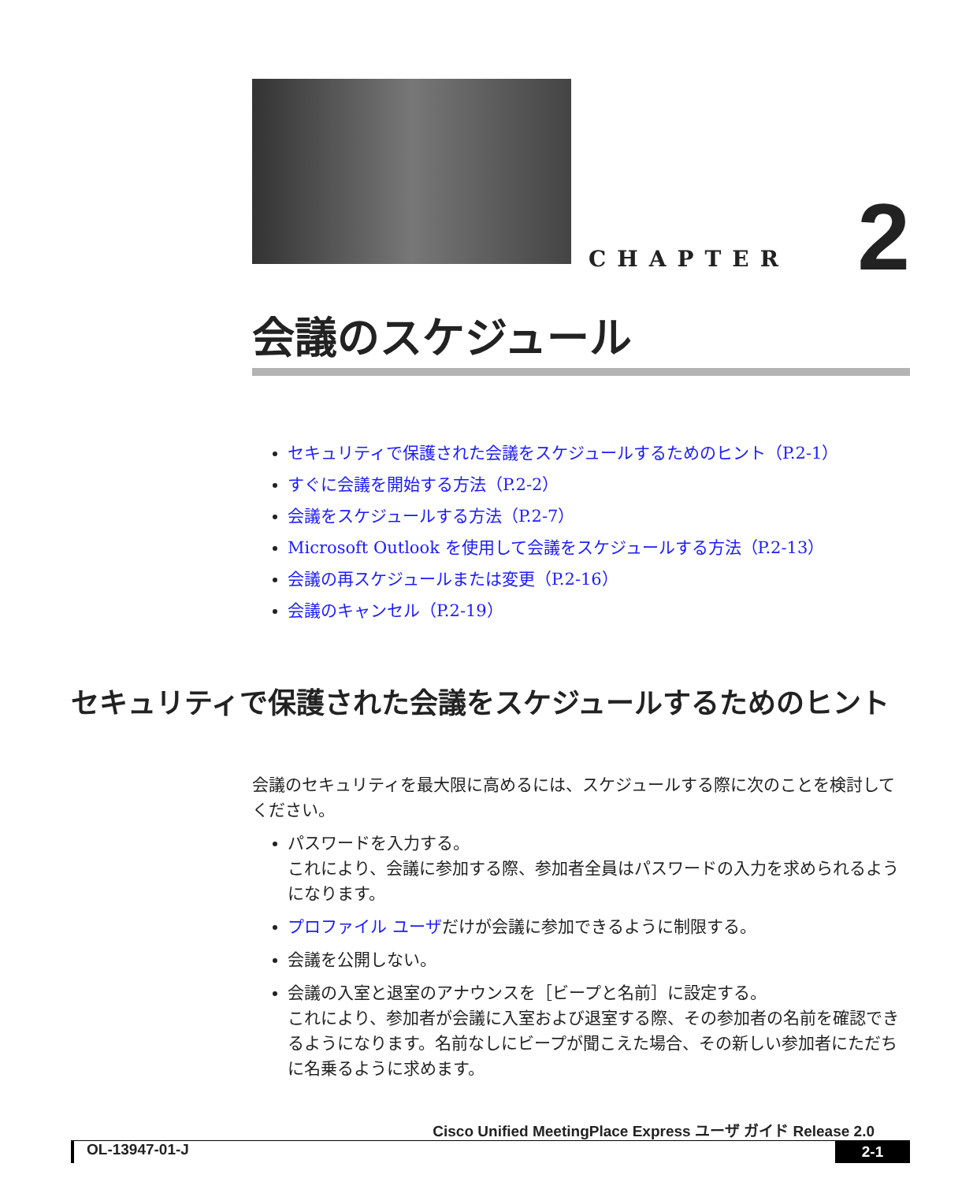CHAPTER 2
会議のスケジュール
セキュリティで保護された会議をスケジュールするためのヒント（P.2-1）
すぐに会議を開始する方法（P.2-2）
会議をスケジュールする方法（P.2-7）
Microsoft Outlook を使用して会議をスケジュールする方法（P.2-13）
会議の再スケジュールまたは変更（P.2-16）
会議のキャンセル（P.2-19）
セキュリティで保護された会議をスケジュールするためのヒント
会議のセキュリティを最大限に高めるには、スケジュールする際に次のことを検討してください。
パスワードを入力する。
これにより、会議に参加する際、参加者全員はパスワードの入力を求められるようになります。
プロファイル ユーザだけが会議に参加できるように制限する。
会議を公開しない。
会議の入室と退室のアナウンスを［ビープと名前］に設定する。
これにより、参加者が会議に入室および退室する際、その参加者の名前を確認できるようになります。名前なしにビープが聞こえた場合、その新しい参加者にただちに名乗るように求めます。
Cisco Unified MeetingPlace Express ユーザ ガイド Release 2.0
OL-13947-01-J 2-1